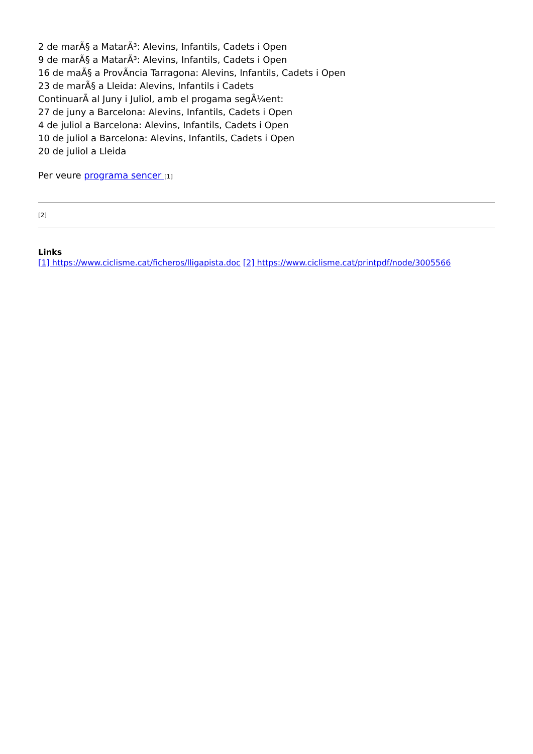2 de marÃ§ a MatarÃ³: Alevins, Infantils, Cadets i Open
9 de marÃ§ a MatarÃ³: Alevins, Infantils, Cadets i Open
16 de maÃ§ a ProvÃncia Tarragona: Alevins, Infantils, Cadets i Open
23 de marÃ§ a Lleida: Alevins, Infantils i Cadets
ContinuarÃ al Juny i Juliol, amb el progama segÃ¼ent:
27 de juny a Barcelona: Alevins, Infantils, Cadets i Open
4 de juliol a Barcelona: Alevins, Infantils, Cadets i Open
10 de juliol a Barcelona: Alevins, Infantils, Cadets i Open
20 de juliol a Lleida
Per veure programa sencer [1]
[2]
Links
[1] https://www.ciclisme.cat/ficheros/lligapista.doc [2] https://www.ciclisme.cat/printpdf/node/3005566